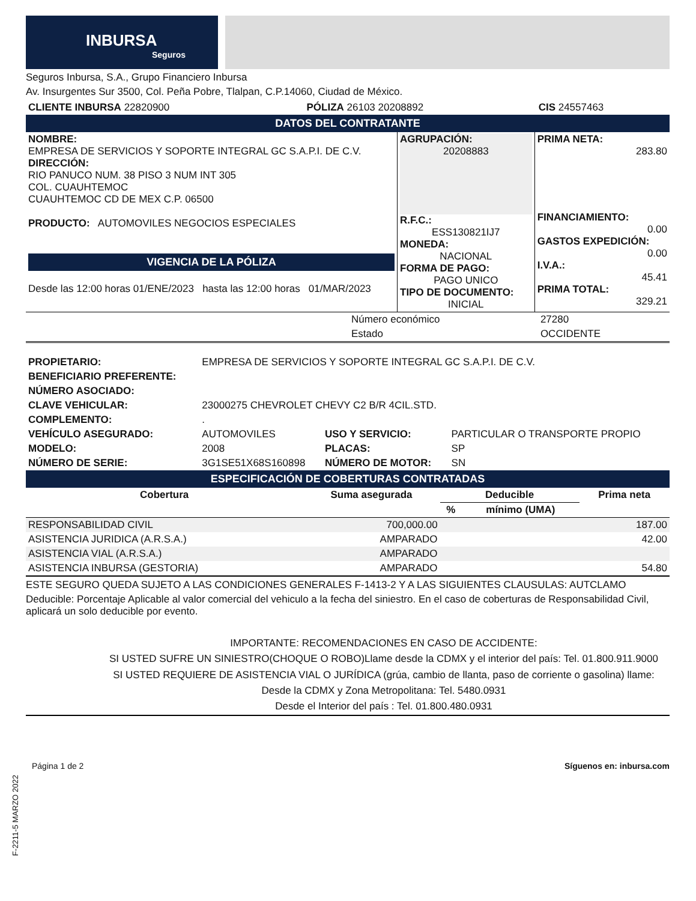INBURSA
Seguros
Seguros Inbursa, S.A., Grupo Financiero Inbursa
Av. Insurgentes Sur 3500, Col. Peña Pobre, Tlalpan, C.P.14060, Ciudad de México.
| CLIENTE INBURSA 22820900 | PÓLIZA 26103 20208892 | CIS 24557463 |
DATOS DEL CONTRATANTE
| NOMBRE: EMPRESA DE SERVICIOS Y SOPORTE INTEGRAL GC S.A.P.I. DE C.V. DIRECCIÓN: RIO PANUCO NUM. 38 PISO 3 NUM INT 305 COL. CUAUHTEMOC CUAUHTEMOC CD DE MEX C.P. 06500 PRODUCTO: AUTOMOVILES NEGOCIOS ESPECIALES VIGENCIA DE LA PÓLIZA Desde las 12:00 horas 01/ENE/2023 hasta las 12:00 horas 01/MAR/2023 | AGRUPACIÓN: 20208883 R.F.C.: ESS130821IJ7 MONEDA: NACIONAL FORMA DE PAGO: PAGO UNICO TIPO DE DOCUMENTO: INICIAL | PRIMA NETA: 283.80 FINANCIAMIENTO: 0.00 GASTOS EXPEDICIÓN: 0.00 I.V.A.: 45.41 PRIMA TOTAL: 329.21 |
| | Número económico | 27280 |
| | Estado | OCCIDENTE |
| PROPIETARIO: | EMPRESA DE SERVICIOS Y SOPORTE INTEGRAL GC S.A.P.I. DE C.V. | | |
| BENEFICIARIO PREFERENTE: | | | |
| NÚMERO ASOCIADO: | | | |
| CLAVE VEHICULAR: | 23000275 CHEVROLET CHEVY C2 B/R 4CIL.STD. | | |
| COMPLEMENTO: | . | | |
| VEHÍCULO ASEGURADO: | AUTOMOVILES | USO Y SERVICIO: | PARTICULAR O TRANSPORTE PROPIO |
| MODELO: | 2008 | PLACAS: | SP |
| NÚMERO DE SERIE: | 3G1SE51X68S160898 | NÚMERO DE MOTOR: | SN |
ESPECIFICACIÓN DE COBERTURAS CONTRATADAS
| Cobertura | Suma asegurada | Deducible | | Prima neta |
| --- | --- | --- | --- | --- |
| | | % | mínimo (UMA) | |
| RESPONSABILIDAD CIVIL | 700,000.00 | | | 187.00 |
| ASISTENCIA JURIDICA (A.R.S.A.) | AMPARADO | | | 42.00 |
| ASISTENCIA VIAL (A.R.S.A.) | AMPARADO | | | |
| ASISTENCIA INBURSA (GESTORIA) | AMPARADO | | | 54.80 |
ESTE SEGURO QUEDA SUJETO A LAS CONDICIONES GENERALES F-1413-2 Y A LAS SIGUIENTES CLAUSULAS: AUTCLAMO
Deducible: Porcentaje Aplicable al valor comercial del vehiculo a la fecha del siniestro. En el caso de coberturas de Responsabilidad Civil, aplicará un solo deducible por evento.
IMPORTANTE: RECOMENDACIONES EN CASO DE ACCIDENTE:
SI USTED SUFRE UN SINIESTRO(CHOQUE O ROBO)Llame desde la CDMX y el interior del país: Tel. 01.800.911.9000
SI USTED REQUIERE DE ASISTENCIA VIAL O JURÍDICA (grúa, cambio de llanta, paso de corriente o gasolina) llame:
Desde la CDMX y Zona Metropolitana: Tel. 5480.0931
Desde el Interior del país : Tel. 01.800.480.0931
Página 1 de 2 Síguenos en: inbursa.com
F-2211-5 MARZO 2022